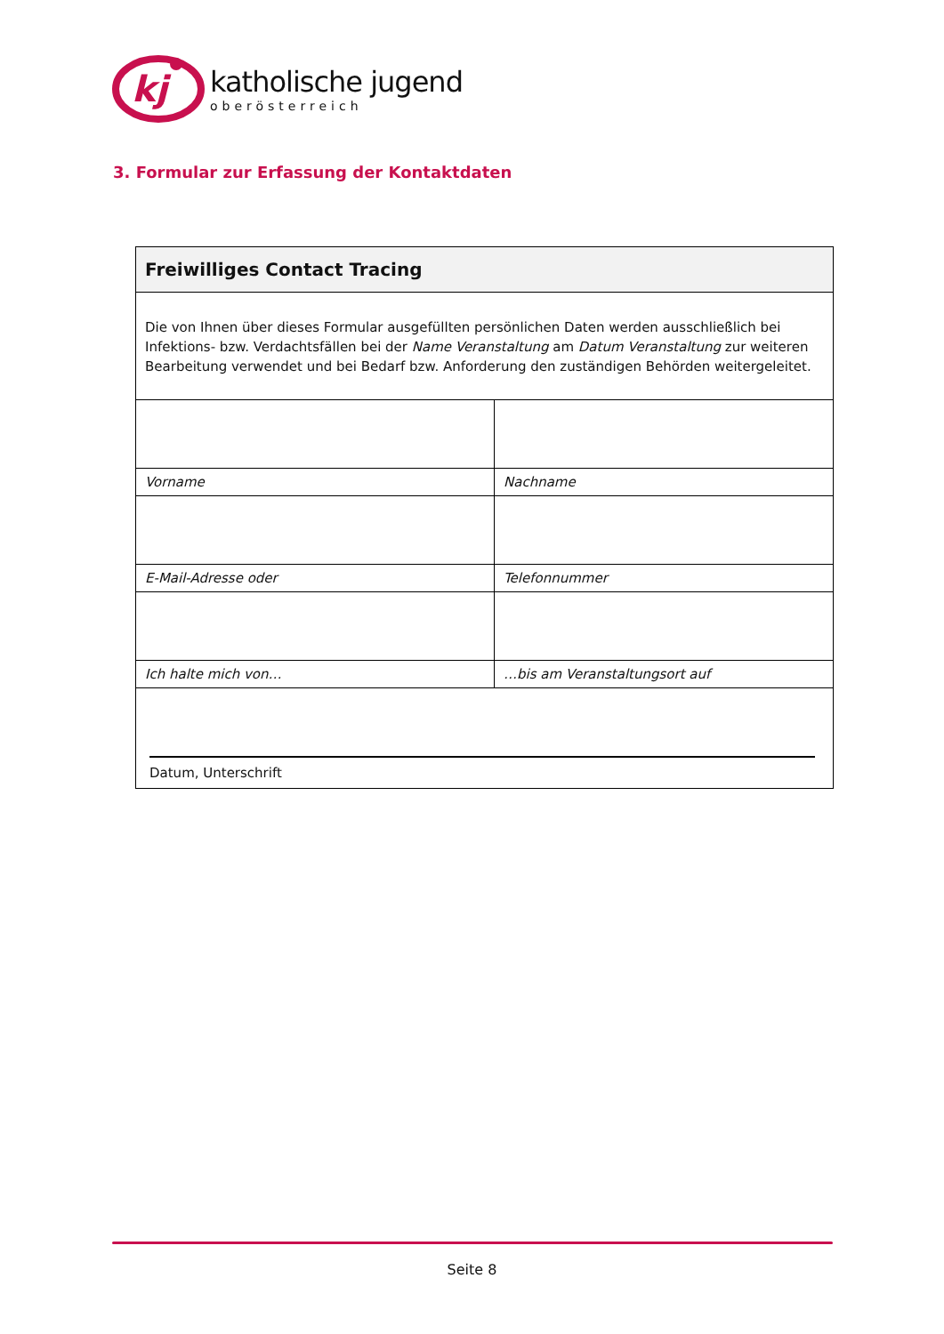kj
katholische jugend
oberösterreich
3. Formular zur Erfassung der Kontaktdaten
| Freiwilliges Contact Tracing | |
| --- | --- |
| Die von Ihnen über dieses Formular ausgefüllten persönlichen Daten werden ausschließlich bei Infektions- bzw. Verdachtsfällen bei der Name Veranstaltung am Datum Veranstaltung zur weiteren Bearbeitung verwendet und bei Bedarf bzw. Anforderung den zuständigen Behörden weitergeleitet. | |
| Vorname | Nachname |
| E-Mail-Adresse oder | Telefonnummer |
| Ich halte mich von… | …bis am Veranstaltungsort auf |
| Datum, Unterschrift | |
Seite 8